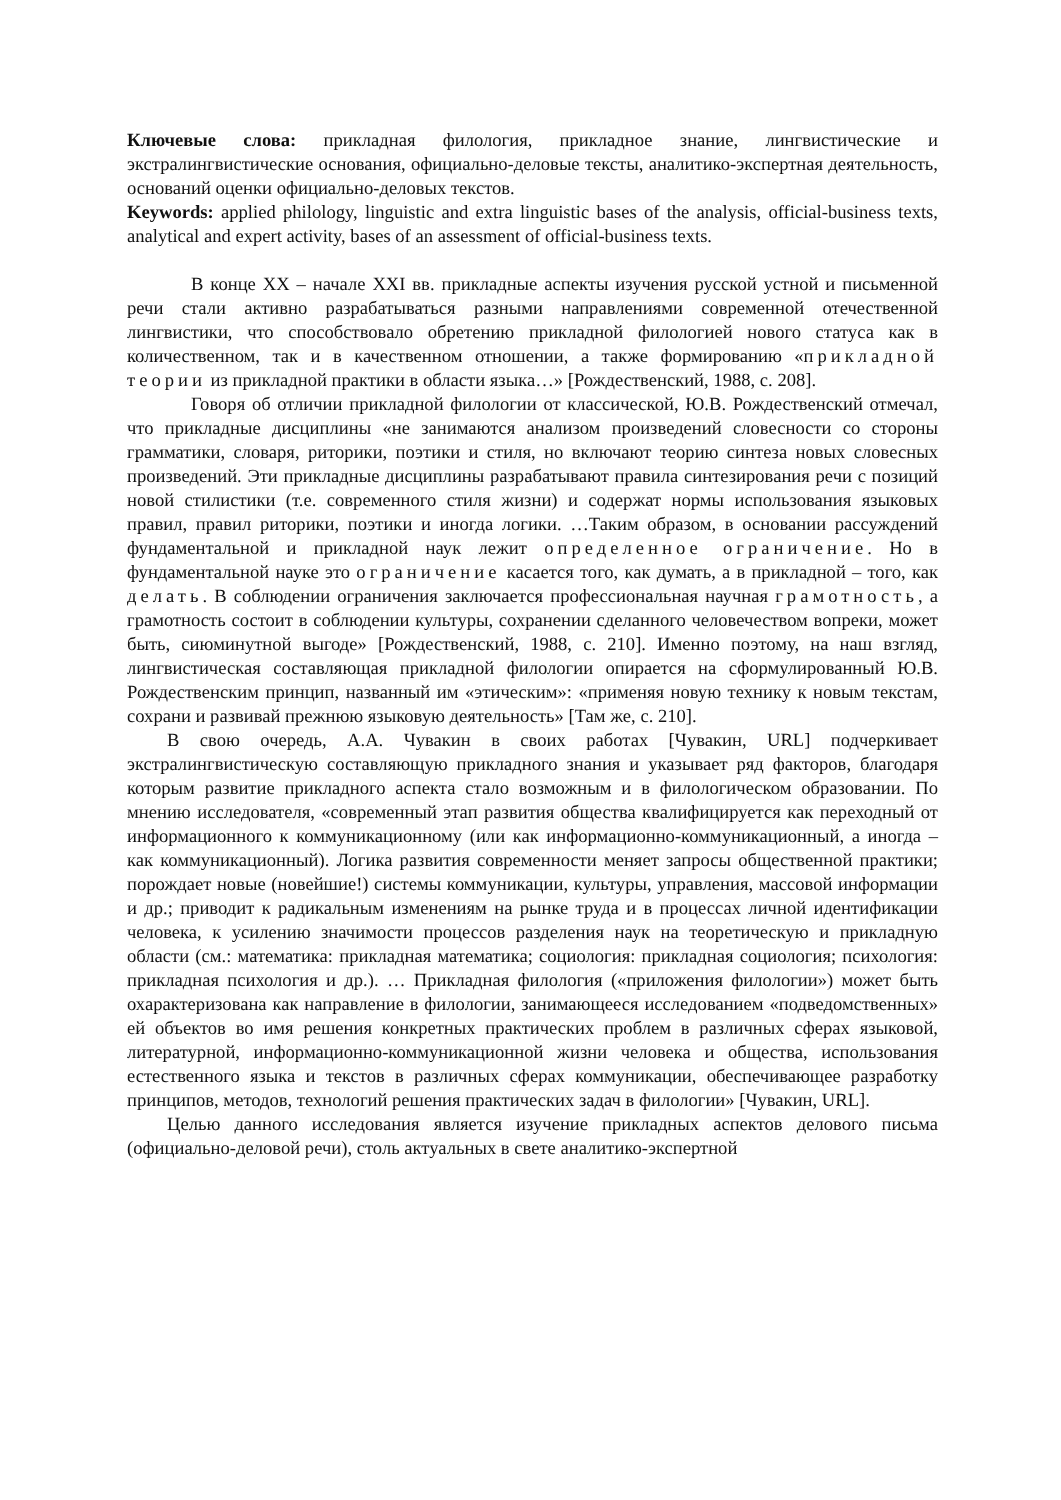Ключевые слова: прикладная филология, прикладное знание, лингвистические и экстралингвистические основания, официально-деловые тексты, аналитико-экспертная деятельность, оснований оценки официально-деловых текстов.
Keywords: applied philology, linguistic and extra linguistic bases of the analysis, official-business texts, analytical and expert activity, bases of an assessment of official-business texts.
В конце XX – начале XXI вв. прикладные аспекты изучения русской устной и письменной речи стали активно разрабатываться разными направлениями современной отечественной лингвистики, что способствовало обретению прикладной филологией нового статуса как в количественном, так и в качественном отношении, а также формированию «прикладной теории из прикладной практики в области языка…» [Рождественский, 1988, с. 208].
Говоря об отличии прикладной филологии от классической, Ю.В. Рождественский отмечал, что прикладные дисциплины «не занимаются анализом произведений словесности со стороны грамматики, словаря, риторики, поэтики и стиля, но включают теорию синтеза новых словесных произведений. Эти прикладные дисциплины разрабатывают правила синтезирования речи с позиций новой стилистики (т.е. современного стиля жизни) и содержат нормы использования языковых правил, правил риторики, поэтики и иногда логики. …Таким образом, в основании рассуждений фундаментальной и прикладной наук лежит определенное ограничение. Но в фундаментальной науке это ограничение касается того, как думать, а в прикладной – того, как делать. В соблюдении ограничения заключается профессиональная научная грамотность, а грамотность состоит в соблюдении культуры, сохранении сделанного человечеством вопреки, может быть, сиюминутной выгоде» [Рождественский, 1988, с. 210]. Именно поэтому, на наш взгляд, лингвистическая составляющая прикладной филологии опирается на сформулированный Ю.В. Рождественским принцип, названный им «этическим»: «применяя новую технику к новым текстам, сохрани и развивай прежнюю языковую деятельность» [Там же, с. 210].
В свою очередь, А.А. Чувакин в своих работах [Чувакин, URL] подчеркивает экстралингвистическую составляющую прикладного знания и указывает ряд факторов, благодаря которым развитие прикладного аспекта стало возможным и в филологическом образовании. По мнению исследователя, «современный этап развития общества квалифицируется как переходный от информационного к коммуникационному (или как информационно-коммуникационный, а иногда – как коммуникационный). Логика развития современности меняет запросы общественной практики; порождает новые (новейшие!) системы коммуникации, культуры, управления, массовой информации и др.; приводит к радикальным изменениям на рынке труда и в процессах личной идентификации человека, к усилению значимости процессов разделения наук на теоретическую и прикладную области (см.: математика: прикладная математика; социология: прикладная социология; психология: прикладная психология и др.). … Прикладная филология («приложения филологии») может быть охарактеризована как направление в филологии, занимающееся исследованием «подведомственных» ей объектов во имя решения конкретных практических проблем в различных сферах языковой, литературной, информационно-коммуникационной жизни человека и общества, использования естественного языка и текстов в различных сферах коммуникации, обеспечивающее разработку принципов, методов, технологий решения практических задач в филологии» [Чувакин, URL].
Целью данного исследования является изучение прикладных аспектов делового письма (официально-деловой речи), столь актуальных в свете аналитико-экспертной